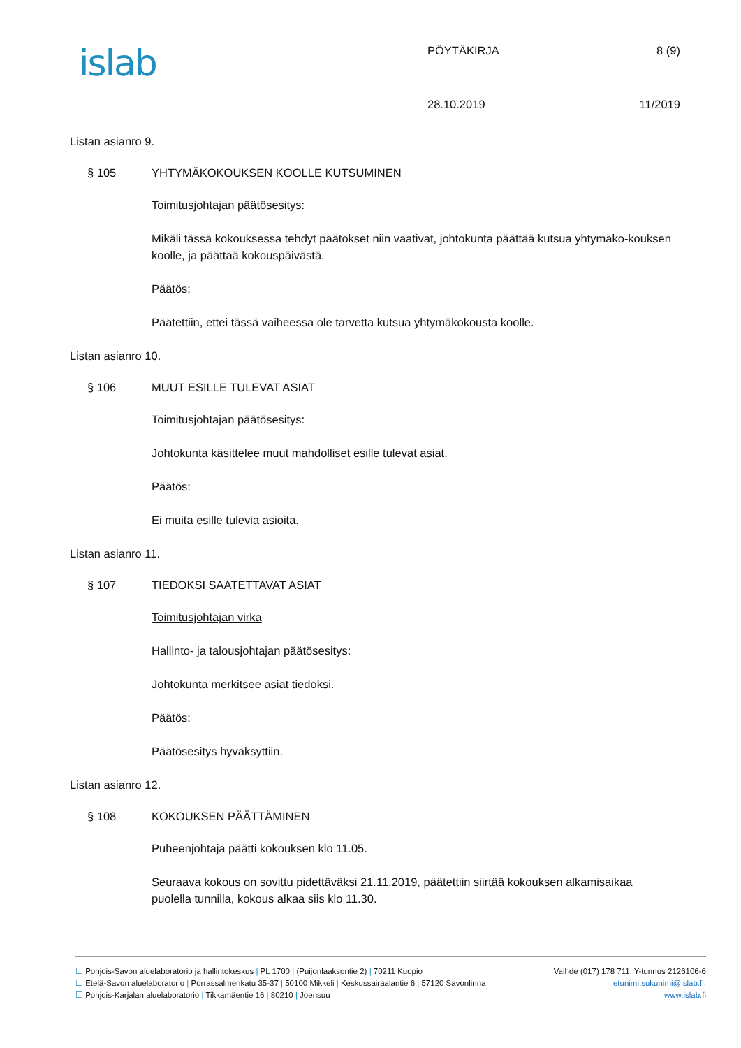islab PÖYTÄKIRJA 8 (9)
28.10.2019 11/2019
Listan asianro 9.
§ 105 YHTYMÄKOKOUKSEN KOOLLE KUTSUMINEN
Toimitusjohtajan päätösesitys:
Mikäli tässä kokouksessa tehdyt päätökset niin vaativat, johtokunta päättää kutsua yhtymäko-kouksen koolle, ja päättää kokouspäivästä.
Päätös:
Päätettiin, ettei tässä vaiheessa ole tarvetta kutsua yhtymäkokousta koolle.
Listan asianro 10.
§ 106 MUUT ESILLE TULEVAT ASIAT
Toimitusjohtajan päätösesitys:
Johtokunta käsittelee muut mahdolliset esille tulevat asiat.
Päätös:
Ei muita esille tulevia asioita.
Listan asianro 11.
§ 107 TIEDOKSI SAATETTAVAT ASIAT
Toimitusjohtajan virka
Hallinto- ja talousjohtajan päätösesitys:
Johtokunta merkitsee asiat tiedoksi.
Päätös:
Päätösesitys hyväksyttiin.
Listan asianro 12.
§ 108 KOKOUKSEN PÄÄTTÄMINEN
Puheenjohtaja päätti kokouksen klo 11.05.
Seuraava kokous on sovittu pidettäväksi 21.11.2019, päätettiin siirtää kokouksen alkamisaikaa puolella tunnilla, kokous alkaa siis klo 11.30.
☐ Pohjois-Savon aluelaboratorio ja hallintokeskus | PL 1700 | (Puijonlaaksontie 2) | 70211 Kuopio Vaihde (017) 178 711, Y-tunnus 2126106-6
☐ Etelä-Savon aluelaboratorio | Porrassalmenkatu 35-37 | 50100 Mikkeli | Keskussairaalantie 6 | 57120 Savonlinna etunimi.sukunimi@islab.fi,
☐ Pohjois-Karjalan aluelaboratorio | Tikkamäentie 16 | 80210 | Joensuu www.islab.fi